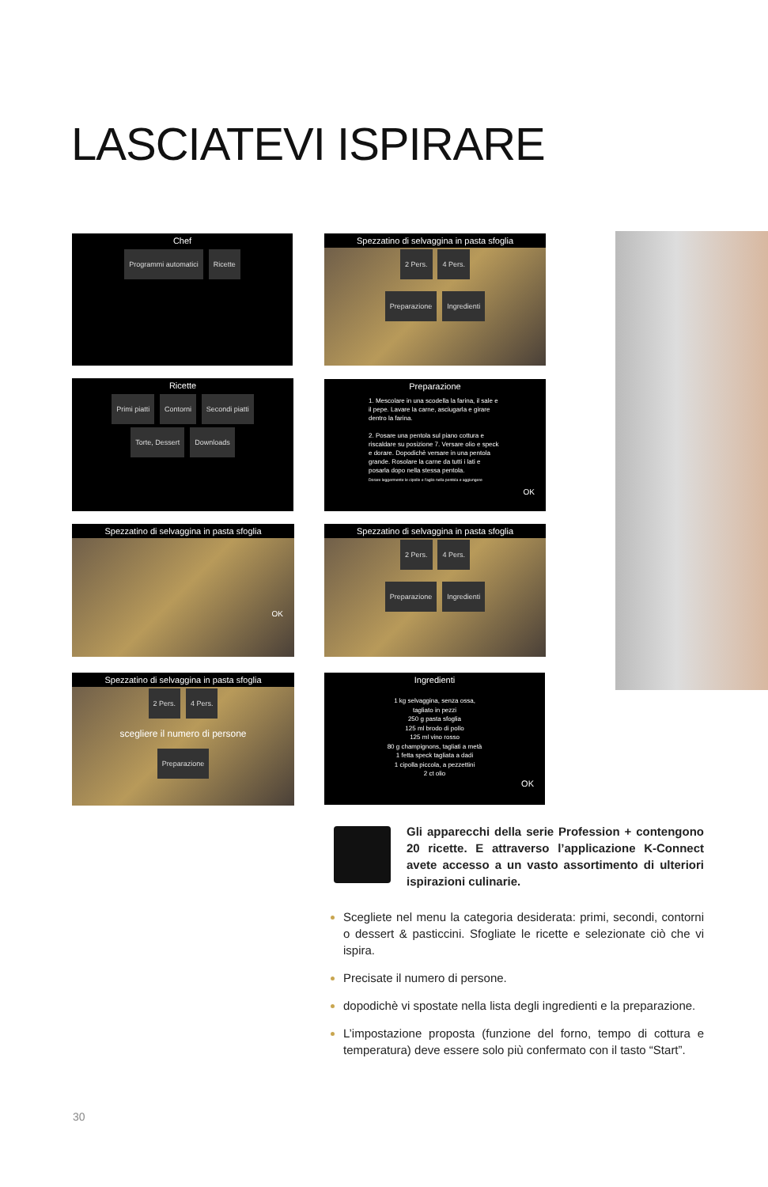LASCIATEVI ISPIRARE
Chef
Programmi automatici Ricette
Spezzatino di selvaggina in pasta sfoglia
2 Pers. 4 Pers.
Preparazione Ingredienti
Ricette
Primi piatti Contorni Secondi piatti
Torte, Dessert Downloads
Preparazione
1. Mescolare in una scodella la farina, il sale e il pepe. Lavare la carne, asciugarla e girare dentro la farina.
2. Posare una pentola sul piano cottura e riscaldare su posizione 7. Versare olio e speck e dorare. Dopodichè versare in una pentola grande. Rosolare la carne da tutti i lati e posarla dopo nella stessa pentola.
Dorare leggermente le cipolle e l'aglio nella pentola e aggiungere
OK
Spezzatino di selvaggina in pasta sfoglia
OK
Spezzatino di selvaggina in pasta sfoglia
2 Pers. 4 Pers.
Preparazione Ingredienti
Spezzatino di selvaggina in pasta sfoglia
2 Pers. 4 Pers.
scegliere il numero di persone
Preparazione
Ingredienti
1 kg selvaggina, senza ossa,
tagliato in pezzi
250 g pasta sfoglia
125 ml brodo di pollo
125 ml vino rosso
80 g champignons, tagliati a metà
1 fetta speck tagliata a dadi
1 cipolla piccola, a pezzettini
2 ct olio
OK
Gli apparecchi della serie Profession + contengono 20 ricette. E attraverso l’applicazione K-Connect avete accesso a un vasto assortimento di ulteriori ispirazioni culinarie.
Scegliete nel menu la categoria desiderata: primi, secondi, contorni o dessert & pasticcini. Sfogliate le ricette e selezionate ciò che vi ispira.
Precisate il numero di persone.
dopodichè vi spostate nella lista degli ingredienti e la preparazione.
L’impostazione proposta (funzione del forno, tempo di cottura e temperatura) deve essere solo più confermato con il tasto “Start”.
30